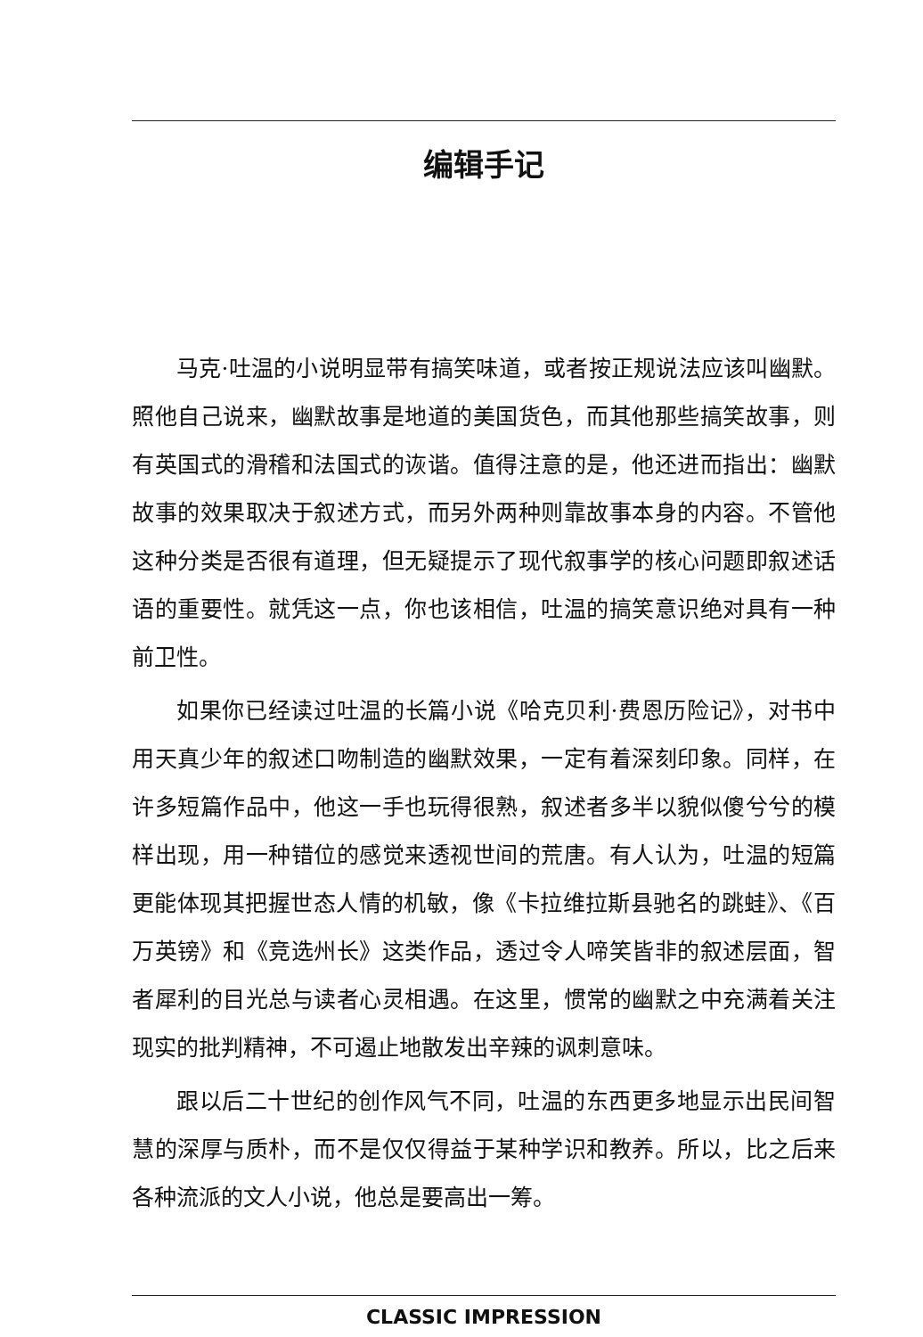编辑手记
马克·吐温的小说明显带有搞笑味道，或者按正规说法应该叫幽默。照他自己说来，幽默故事是地道的美国货色，而其他那些搞笑故事，则有英国式的滑稽和法国式的诙谐。值得注意的是，他还进而指出：幽默故事的效果取决于叙述方式，而另外两种则靠故事本身的内容。不管他这种分类是否很有道理，但无疑提示了现代叙事学的核心问题即叙述话语的重要性。就凭这一点，你也该相信，吐温的搞笑意识绝对具有一种前卫性。
如果你已经读过吐温的长篇小说《哈克贝利·费恩历险记》，对书中用天真少年的叙述口吻制造的幽默效果，一定有着深刻印象。同样，在许多短篇作品中，他这一手也玩得很熟，叙述者多半以貌似傻兮兮的模样出现，用一种错位的感觉来透视世间的荒唐。有人认为，吐温的短篇更能体现其把握世态人情的机敏，像《卡拉维拉斯县驰名的跳蛙》、《百万英镑》和《竞选州长》这类作品，透过令人啼笑皆非的叙述层面，智者犀利的目光总与读者心灵相遇。在这里，惯常的幽默之中充满着关注现实的批判精神，不可遏止地散发出辛辣的讽刺意味。
跟以后二十世纪的创作风气不同，吐温的东西更多地显示出民间智慧的深厚与质朴，而不是仅仅得益于某种学识和教养。所以，比之后来各种流派的文人小说，他总是要高出一筹。
CLASSIC IMPRESSION